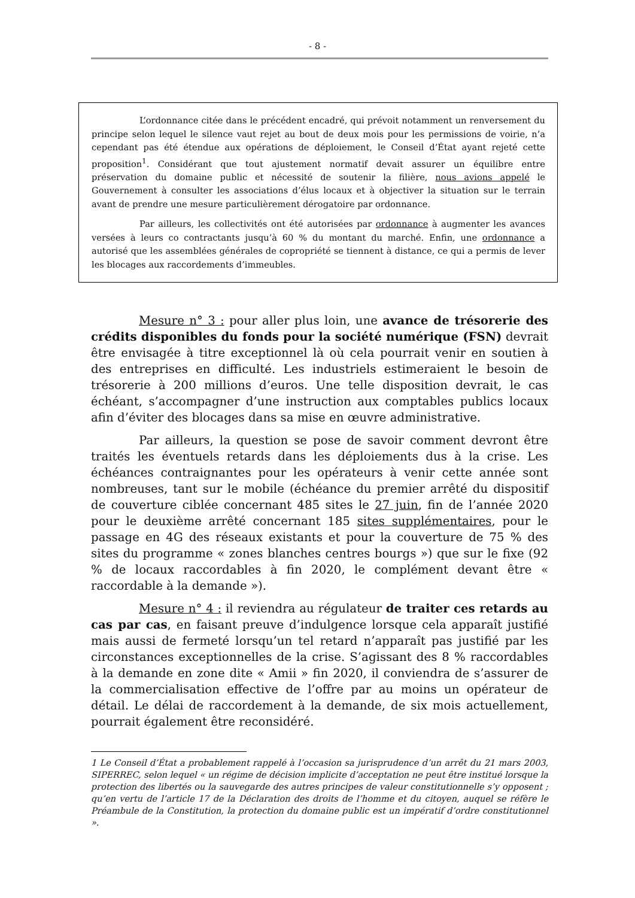- 8 -
L’ordonnance citée dans le précédent encadré, qui prévoit notamment un renversement du principe selon lequel le silence vaut rejet au bout de deux mois pour les permissions de voirie, n’a cependant pas été étendue aux opérations de déploiement, le Conseil d’État ayant rejeté cette proposition<sup>1</sup>. Considérant que tout ajustement normatif devait assurer un équilibre entre préservation du domaine public et nécessité de soutenir la filière, nous avions appelé le Gouvernement à consulter les associations d’élus locaux et à objectiver la situation sur le terrain avant de prendre une mesure particulièrement dérogatoire par ordonnance.
Par ailleurs, les collectivités ont été autorisées par ordonnance à augmenter les avances versées à leurs co contractants jusqu’à 60 % du montant du marché. Enfin, une ordonnance a autorisé que les assemblées générales de copropriété se tiennent à distance, ce qui a permis de lever les blocages aux raccordements d’immeubles.
Mesure n° 3 : pour aller plus loin, une avance de trésorerie des crédits disponibles du fonds pour la société numérique (FSN) devrait être envisagée à titre exceptionnel là où cela pourrait venir en soutien à des entreprises en difficulté. Les industriels estimeraient le besoin de trésorerie à 200 millions d’euros. Une telle disposition devrait, le cas échéant, s’accompagner d’une instruction aux comptables publics locaux afin d’éviter des blocages dans sa mise en œuvre administrative.
Par ailleurs, la question se pose de savoir comment devront être traités les éventuels retards dans les déploiements dus à la crise. Les échéances contraignantes pour les opérateurs à venir cette année sont nombreuses, tant sur le mobile (échéance du premier arrêté du dispositif de couverture ciblée concernant 485 sites le 27 juin, fin de l’année 2020 pour le deuxième arrêté concernant 185 sites supplémentaires, pour le passage en 4G des réseaux existants et pour la couverture de 75 % des sites du programme « zones blanches centres bourgs ») que sur le fixe (92 % de locaux raccordables à fin 2020, le complément devant être « raccordable à la demande »).
Mesure n° 4 : il reviendra au régulateur de traiter ces retards au cas par cas, en faisant preuve d’indulgence lorsque cela apparaît justifié mais aussi de fermeté lorsqu’un tel retard n’apparaît pas justifié par les circonstances exceptionnelles de la crise. S’agissant des 8 % raccordables à la demande en zone dite « Amii » fin 2020, il conviendra de s’assurer de la commercialisation effective de l’offre par au moins un opérateur de détail. Le délai de raccordement à la demande, de six mois actuellement, pourrait également être reconsidéré.
1 Le Conseil d’État a probablement rappelé à l’occasion sa jurisprudence d’un arrêt du 21 mars 2003, SIPERREC, selon lequel « un régime de décision implicite d’acceptation ne peut être institué lorsque la protection des libertés ou la sauvegarde des autres principes de valeur constitutionnelle s’y opposent ; qu’en vertu de l’article 17 de la Déclaration des droits de l’homme et du citoyen, auquel se réfère le Préambule de la Constitution, la protection du domaine public est un impératif d’ordre constitutionnel ».